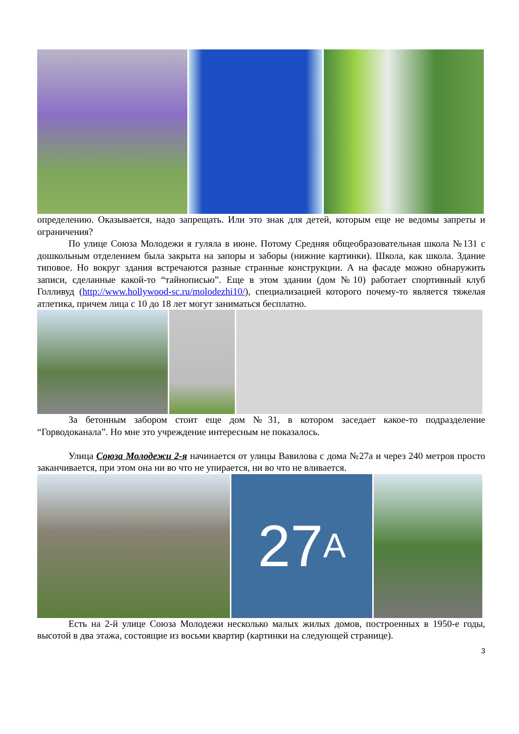определению. Оказывается, надо запрещать. Или это знак для детей, которым еще не ведомы запреты и ограничения?
По улице Союза Молодежи я гуляла в июне. Потому Средняя общеобразовательная школа №131 с дошкольным отделением была закрыта на запоры и заборы (нижние картинки). Школа, как школа. Здание типовое. Но вокруг здания встречаются разные странные конструкции. А на фасаде можно обнаружить записи, сделанные какой-то “тайнописью”. Еще в этом здании (дом №10) работает спортивный клуб Голливуд (http://www.hollywood-sc.ru/molodezhi10/), специализацией которого почему-то является тяжелая атлетика, причем лица с 10 до 18 лет могут заниматься бесплатно.
За бетонным забором стоит еще дом №31, в котором заседает какое-то подразделение “Горводоканала”. Но мне это учреждение интересным не показалось.
Улица Союза Молодежи 2-я начинается от улицы Вавилова с дома №27а и через 240 метров просто заканчивается, при этом она ни во что не упирается, ни во что не вливается.
27 А
Есть на 2-й улице Союза Молодежи несколько малых жилых домов, построенных в 1950-е годы, высотой в два этажа, состоящие из восьми квартир (картинки на следующей странице).
3